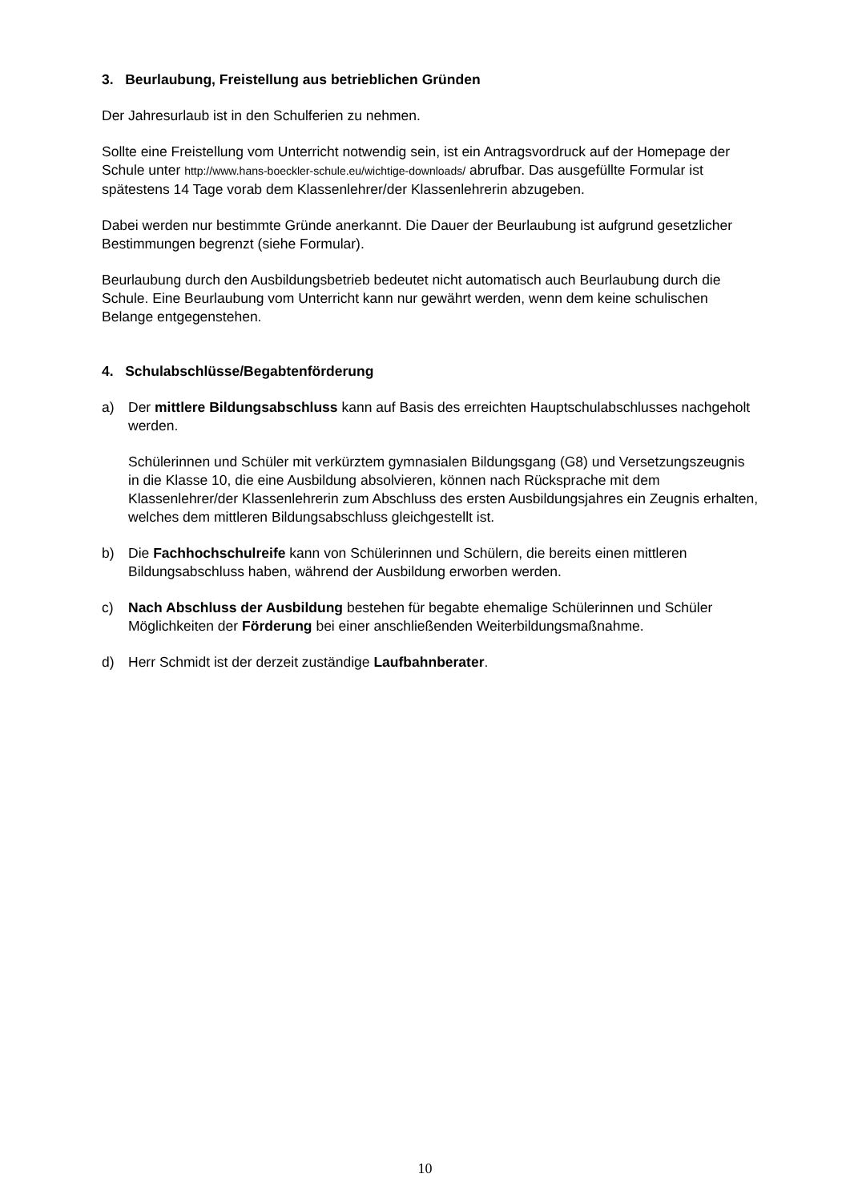3. Beurlaubung, Freistellung aus betrieblichen Gründen
Der Jahresurlaub ist in den Schulferien zu nehmen.
Sollte eine Freistellung vom Unterricht notwendig sein, ist ein Antragsvordruck auf der Homepage der Schule unter http://www.hans-boeckler-schule.eu/wichtige-downloads/ abrufbar. Das ausgefüllte Formular ist spätestens 14 Tage vorab dem Klassenlehrer/der Klassenlehrerin abzugeben.
Dabei werden nur bestimmte Gründe anerkannt. Die Dauer der Beurlaubung ist aufgrund gesetzlicher Bestimmungen begrenzt (siehe Formular).
Beurlaubung durch den Ausbildungsbetrieb bedeutet nicht automatisch auch Beurlaubung durch die Schule. Eine Beurlaubung vom Unterricht kann nur gewährt werden, wenn dem keine schulischen Belange entgegenstehen.
4. Schulabschlüsse/Begabtenförderung
a) Der mittlere Bildungsabschluss kann auf Basis des erreichten Hauptschulabschlusses nachgeholt werden.
Schülerinnen und Schüler mit verkürztem gymnasialen Bildungsgang (G8) und Versetzungszeugnis in die Klasse 10, die eine Ausbildung absolvieren, können nach Rücksprache mit dem Klassenlehrer/der Klassenlehrerin zum Abschluss des ersten Ausbildungsjahres ein Zeugnis erhalten, welches dem mittleren Bildungsabschluss gleichgestellt ist.
b) Die Fachhochschulreife kann von Schülerinnen und Schülern, die bereits einen mittleren Bildungsabschluss haben, während der Ausbildung erworben werden.
c) Nach Abschluss der Ausbildung bestehen für begabte ehemalige Schülerinnen und Schüler Möglichkeiten der Förderung bei einer anschließenden Weiterbildungsmaßnahme.
d) Herr Schmidt ist der derzeit zuständige Laufbahnberater.
10